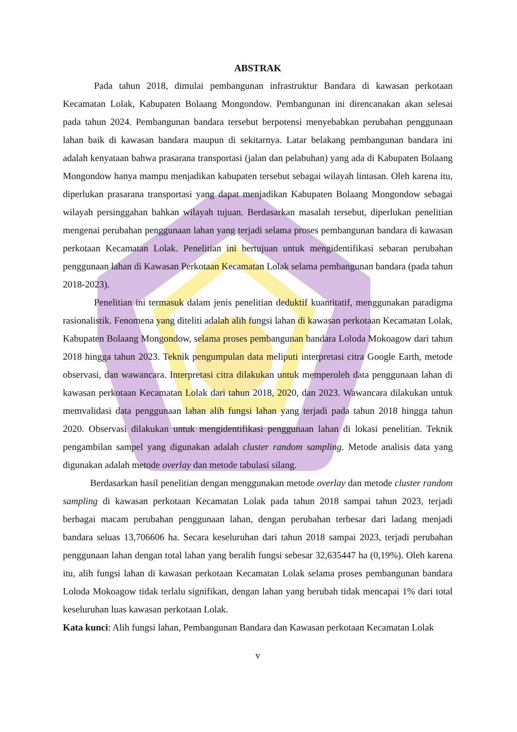ABSTRAK
Pada tahun 2018, dimulai pembangunan infrastruktur Bandara di kawasan perkotaan Kecamatan Lolak, Kabupaten Bolaang Mongondow. Pembangunan ini direncanakan akan selesai pada tahun 2024. Pembangunan bandara tersebut berpotensi menyebabkan perubahan penggunaan lahan baik di kawasan bandara maupun di sekitarnya. Latar belakang pembangunan bandara ini adalah kenyataan bahwa prasarana transportasi (jalan dan pelabuhan) yang ada di Kabupaten Bolaang Mongondow hanya mampu menjadikan kabupaten tersebut sebagai wilayah lintasan. Oleh karena itu, diperlukan prasarana transportasi yang dapat menjadikan Kabupaten Bolaang Mongondow sebagai wilayah persinggahan bahkan wilayah tujuan. Berdasarkan masalah tersebut, diperlukan penelitian mengenai perubahan penggunaan lahan yang terjadi selama proses pembangunan bandara di kawasan perkotaan Kecamatan Lolak. Penelitian ini bertujuan untuk mengidentifikasi sebaran perubahan penggunaan lahan di Kawasan Perkotaan Kecamatan Lolak selama pembangunan bandara (pada tahun 2018-2023).
Penelitian ini termasuk dalam jenis penelitian deduktif kuantitatif, menggunakan paradigma rasionalistik. Fenomena yang diteliti adalah alih fungsi lahan di kawasan perkotaan Kecamatan Lolak, Kabupaten Bolaang Mongondow, selama proses pembangunan bandara Loloda Mokoagow dari tahun 2018 hingga tahun 2023. Teknik pengumpulan data meliputi interpretasi citra Google Earth, metode observasi, dan wawancara. Interpretasi citra dilakukan untuk memperoleh data penggunaan lahan di kawasan perkotaan Kecamatan Lolak dari tahun 2018, 2020, dan 2023. Wawancara dilakukan untuk memvalidasi data penggunaan lahan alih fungsi lahan yang terjadi pada tahun 2018 hingga tahun 2020. Observasi dilakukan untuk mengidentifikasi penggunaan lahan di lokasi penelitian. Teknik pengambilan sampel yang digunakan adalah cluster random sampling. Metode analisis data yang digunakan adalah metode overlay dan metode tabulasi silang.
Berdasarkan hasil penelitian dengan menggunakan metode overlay dan metode cluster random sampling di kawasan perkotaan Kecamatan Lolak pada tahun 2018 sampai tahun 2023, terjadi berbagai macam perubahan penggunaan lahan, dengan perubahan terbesar dari ladang menjadi bandara seluas 13,706606 ha. Secara keseluruhan dari tahun 2018 sampai 2023, terjadi perubahan penggunaan lahan dengan total lahan yang beralih fungsi sebesar 32,635447 ha (0,19%). Oleh karena itu, alih fungsi lahan di kawasan perkotaan Kecamatan Lolak selama proses pembangunan bandara Loloda Mokoagow tidak terlalu signifikan, dengan lahan yang berubah tidak mencapai 1% dari total keseluruhan luas kawasan perkotaan Lolak.
Kata kunci: Alih fungsi lahan, Pembangunan Bandara dan Kawasan perkotaan Kecamatan Lolak
v